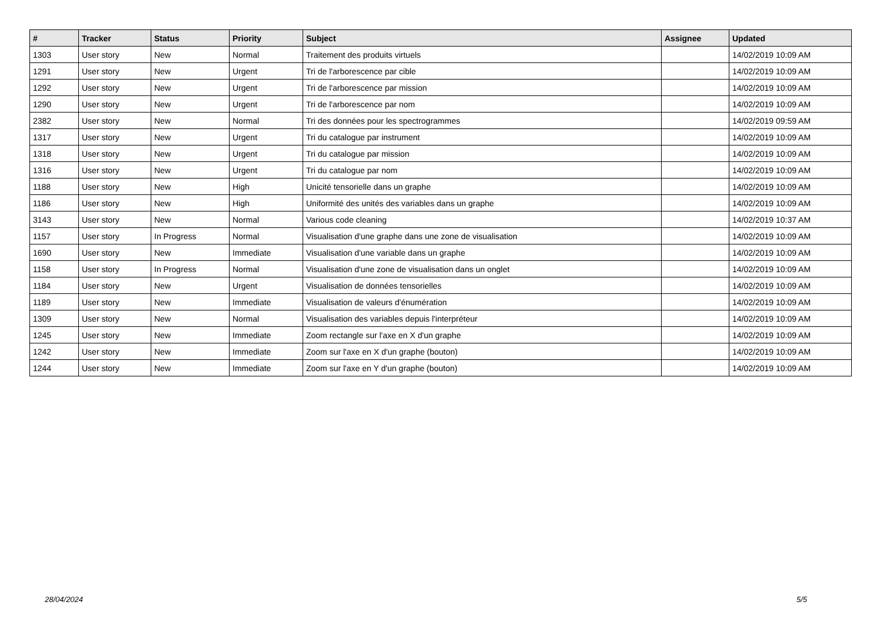| # | Tracker | Status | Priority | Subject | Assignee | Updated |
| --- | --- | --- | --- | --- | --- | --- |
| 1303 | User story | New | Normal | Traitement des produits virtuels | | 14/02/2019 10:09 AM |
| 1291 | User story | New | Urgent | Tri de l'arborescence par cible | | 14/02/2019 10:09 AM |
| 1292 | User story | New | Urgent | Tri de l'arborescence par mission | | 14/02/2019 10:09 AM |
| 1290 | User story | New | Urgent | Tri de l'arborescence par nom | | 14/02/2019 10:09 AM |
| 2382 | User story | New | Normal | Tri des données pour les spectrogrammes | | 14/02/2019 09:59 AM |
| 1317 | User story | New | Urgent | Tri du catalogue par instrument | | 14/02/2019 10:09 AM |
| 1318 | User story | New | Urgent | Tri du catalogue par mission | | 14/02/2019 10:09 AM |
| 1316 | User story | New | Urgent | Tri du catalogue par nom | | 14/02/2019 10:09 AM |
| 1188 | User story | New | High | Unicité tensorielle dans un graphe | | 14/02/2019 10:09 AM |
| 1186 | User story | New | High | Uniformité des unités des variables dans un graphe | | 14/02/2019 10:09 AM |
| 3143 | User story | New | Normal | Various code cleaning | | 14/02/2019 10:37 AM |
| 1157 | User story | In Progress | Normal | Visualisation d'une graphe dans une zone de visualisation | | 14/02/2019 10:09 AM |
| 1690 | User story | New | Immediate | Visualisation d'une variable dans un graphe | | 14/02/2019 10:09 AM |
| 1158 | User story | In Progress | Normal | Visualisation d'une zone de visualisation dans un onglet | | 14/02/2019 10:09 AM |
| 1184 | User story | New | Urgent | Visualisation de données tensorielles | | 14/02/2019 10:09 AM |
| 1189 | User story | New | Immediate | Visualisation de valeurs d'énumération | | 14/02/2019 10:09 AM |
| 1309 | User story | New | Normal | Visualisation des variables depuis l'interpréteur | | 14/02/2019 10:09 AM |
| 1245 | User story | New | Immediate | Zoom rectangle sur l'axe en X d'un graphe | | 14/02/2019 10:09 AM |
| 1242 | User story | New | Immediate | Zoom sur l'axe en X d'un graphe (bouton) | | 14/02/2019 10:09 AM |
| 1244 | User story | New | Immediate | Zoom sur l'axe en Y d'un graphe (bouton) | | 14/02/2019 10:09 AM |
28/04/2024 5/5